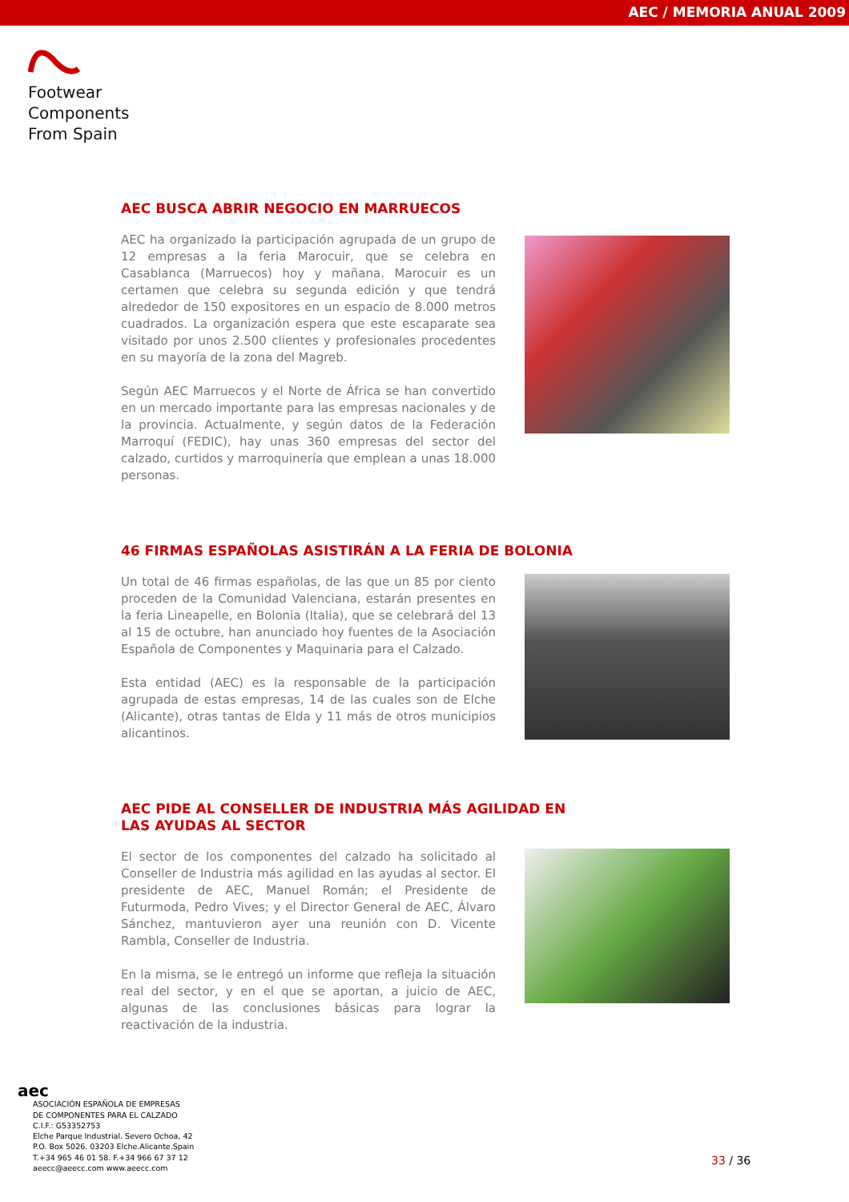AEC / MEMORIA ANUAL 2009
Footwear
Components
From Spain
AEC BUSCA ABRIR NEGOCIO EN MARRUECOS
AEC ha organizado la participación agrupada de un grupo de 12 empresas a la feria Marocuir, que se celebra en Casablanca (Marruecos) hoy y mañana. Marocuir es un certamen que celebra su segunda edición y que tendrá alrededor de 150 expositores en un espacio de 8.000 metros cuadrados. La organización espera que este escaparate sea visitado por unos 2.500 clientes y profesionales procedentes en su mayoría de la zona del Magreb.
Según AEC Marruecos y el Norte de África se han convertido en un mercado importante para las empresas nacionales y de la provincia. Actualmente, y según datos de la Federación Marroquí (FEDIC), hay unas 360 empresas del sector del calzado, curtidos y marroquinería que emplean a unas 18.000 personas.
46 FIRMAS ESPAÑOLAS ASISTIRÁN A LA FERIA DE BOLONIA
Un total de 46 firmas españolas, de las que un 85 por ciento proceden de la Comunidad Valenciana, estarán presentes en la feria Lineapelle, en Bolonia (Italia), que se celebrará del 13 al 15 de octubre, han anunciado hoy fuentes de la Asociación Española de Componentes y Maquinaria para el Calzado.
Esta entidad (AEC) es la responsable de la participación agrupada de estas empresas, 14 de las cuales son de Elche (Alicante), otras tantas de Elda y 11 más de otros municipios alicantinos.
AEC PIDE AL CONSELLER DE INDUSTRIA MÁS AGILIDAD EN
LAS AYUDAS AL SECTOR
El sector de los componentes del calzado ha solicitado al Conseller de Industria más agilidad en las ayudas al sector. El presidente de AEC, Manuel Román; el Presidente de Futurmoda, Pedro Vives; y el Director General de AEC, Álvaro Sánchez, mantuvieron ayer una reunión con D. Vicente Rambla, Conseller de Industria.
En la misma, se le entregó un informe que refleja la situación real del sector, y en el que se aportan, a juicio de AEC, algunas de las conclusiones básicas para lograr la reactivación de la industria.
aec
ASOCIACIÓN ESPAÑOLA DE EMPRESAS
DE COMPONENTES PARA EL CALZADO
C.I.F.: G53352753
Elche Parque Industrial. Severo Ochoa, 42
P.O. Box 5026. 03203 Elche.Alicante.Spain
T.+34 965 46 01 58. F.+34 966 67 37 12
aeecc@aeecc.com www.aeecc.com
33 / 36